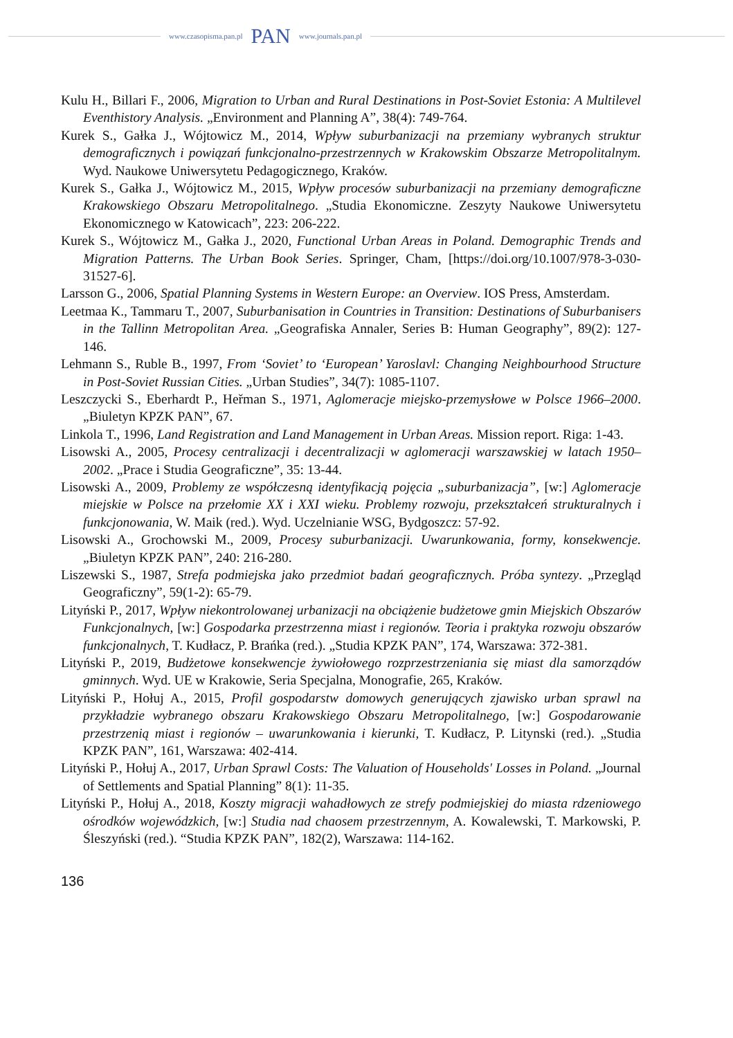www.czasopisma.pan.pl PAN www.journals.pan.pl
Kulu H., Billari F., 2006, Migration to Urban and Rural Destinations in Post-Soviet Estonia: A Multilevel Eventhistory Analysis. „Environment and Planning A”, 38(4): 749-764.
Kurek S., Gałka J., Wójtowicz M., 2014, Wpływ suburbanizacji na przemiany wybranych struktur demograficznych i powiązań funkcjonalno-przestrzennych w Krakowskim Obszarze Metropolitalnym. Wyd. Naukowe Uniwersytetu Pedagogicznego, Kraków.
Kurek S., Gałka J., Wójtowicz M., 2015, Wpływ procesów suburbanizacji na przemiany demograficzne Krakowskiego Obszaru Metropolitalnego. „Studia Ekonomiczne. Zeszyty Naukowe Uniwersytetu Ekonomicznego w Katowicach”, 223: 206-222.
Kurek S., Wójtowicz M., Gałka J., 2020, Functional Urban Areas in Poland. Demographic Trends and Migration Patterns. The Urban Book Series. Springer, Cham, [https://doi.org/10.1007/978-3-030-31527-6].
Larsson G., 2006, Spatial Planning Systems in Western Europe: an Overview. IOS Press, Amsterdam.
Leetmaa K., Tammaru T., 2007, Suburbanisation in Countries in Transition: Destinations of Suburbanisers in the Tallinn Metropolitan Area. „Geografiska Annaler, Series B: Human Geography”, 89(2): 127-146.
Lehmann S., Ruble B., 1997, From ‘Soviet’ to ‘European’ Yaroslavl: Changing Neighbourhood Structure in Post-Soviet Russian Cities. „Urban Studies”, 34(7): 1085-1107.
Leszczycki S., Eberhardt P., Heřman S., 1971, Aglomeracje miejsko-przemysłowe w Polsce 1966–2000. „Biuletyn KPZK PAN”, 67.
Linkola T., 1996, Land Registration and Land Management in Urban Areas. Mission report. Riga: 1-43.
Lisowski A., 2005, Procesy centralizacji i decentralizacji w aglomeracji warszawskiej w latach 1950–2002. „Prace i Studia Geograficzne”, 35: 13-44.
Lisowski A., 2009, Problemy ze współczesną identyfikacją pojęcia „suburbanizacja”, [w:] Aglomeracje miejskie w Polsce na przełomie XX i XXI wieku. Problemy rozwoju, przekształceń strukturalnych i funkcjonowania, W. Maik (red.). Wyd. Uczelnianie WSG, Bydgoszcz: 57-92.
Lisowski A., Grochowski M., 2009, Procesy suburbanizacji. Uwarunkowania, formy, konsekwencje. „Biuletyn KPZK PAN”, 240: 216-280.
Liszewski S., 1987, Strefa podmiejska jako przedmiot badań geograficznych. Próba syntezy. „Przegląd Geograficzny”, 59(1-2): 65-79.
Lityński P., 2017, Wpływ niekontrolowanej urbanizacji na obciążenie budżetowe gmin Miejskich Obszarów Funkcjonalnych, [w:] Gospodarka przestrzenna miast i regionów. Teoria i praktyka rozwoju obszarów funkcjonalnych, T. Kudłacz, P. Brańka (red.). „Studia KPZK PAN”, 174, Warszawa: 372-381.
Lityński P., 2019, Budżetowe konsekwencje żywiołowego rozprzestrzeniania się miast dla samorządów gminnych. Wyd. UE w Krakowie, Seria Specjalna, Monografie, 265, Kraków.
Lityński P., Hołuj A., 2015, Profil gospodarstw domowych generujących zjawisko urban sprawl na przykładzie wybranego obszaru Krakowskiego Obszaru Metropolitalnego, [w:] Gospodarowanie przestrzenią miast i regionów – uwarunkowania i kierunki, T. Kudłacz, P. Litynski (red.). „Studia KPZK PAN”, 161, Warszawa: 402-414.
Lityński P., Hołuj A., 2017, Urban Sprawl Costs: The Valuation of Households' Losses in Poland. „Journal of Settlements and Spatial Planning” 8(1): 11-35.
Lityński P., Hołuj A., 2018, Koszty migracji wahadłowych ze strefy podmiejskiej do miasta rdzeniowego ośrodków wojewódzkich, [w:] Studia nad chaosem przestrzennym, A. Kowalewski, T. Markowski, P. Śleszyński (red.). “Studia KPZK PAN”, 182(2), Warszawa: 114-162.
136